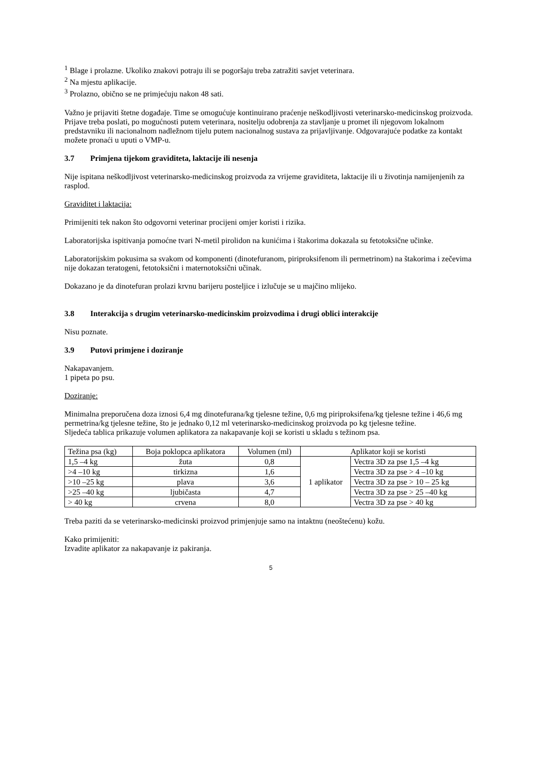<sup>1</sup> Blage i prolazne. Ukoliko znakovi potraju ili se pogoršaju treba zatražiti savjet veterinara.
<sup>2</sup> Na mjestu aplikacije.
<sup>3</sup> Prolazno, obično se ne primjećuju nakon 48 sati.
Važno je prijaviti štetne događaje. Time se omogućuje kontinuirano praćenje neškodljivosti veterinarsko-medicinskog proizvoda. Prijave treba poslati, po mogućnosti putem veterinara, nositelju odobrenja za stavljanje u promet ili njegovom lokalnom predstavniku ili nacionalnom nadležnom tijelu putem nacionalnog sustava za prijavljivanje. Odgovarajuće podatke za kontakt možete pronaći u uputi o VMP-u.
3.7 Primjena tijekom graviditeta, laktacije ili nesenja
Nije ispitana neškodljivost veterinarsko-medicinskog proizvoda za vrijeme graviditeta, laktacije ili u životinja namijenjenih za rasplod.
Graviditet i laktacija:
Primijeniti tek nakon što odgovorni veterinar procijeni omjer koristi i rizika.
Laboratorijska ispitivanja pomoćne tvari N-metil pirolidon na kunićima i štakorima dokazala su fetotoksične učinke.
Laboratorijskim pokusima sa svakom od komponenti (dinotefuranom, piriproksifenom ili permetrinom) na štakorima i zečevima nije dokazan teratogeni, fetotoksični i maternotoksični učinak.
Dokazano je da dinotefuran prolazi krvnu barijeru posteljice i izlučuje se u majčino mlijeko.
3.8 Interakcija s drugim veterinarsko-medicinskim proizvodima i drugi oblici interakcije
Nisu poznate.
3.9 Putovi primjene i doziranje
Nakapavanjem.
1 pipeta po psu.
Doziranje:
Minimalna preporučena doza iznosi 6,4 mg dinotefurana/kg tjelesne težine, 0,6 mg piriproksifena/kg tjelesne težine i 46,6 mg permetrina/kg tjelesne težine, što je jednako 0,12 ml veterinarsko-medicinskog proizvoda po kg tjelesne težine.
Sljedeća tablica prikazuje volumen aplikatora za nakapavanje koji se koristi u skladu s težinom psa.
| Težina psa (kg) | Boja poklopca aplikatora | Volumen (ml) | Aplikator koji se koristi | |
| --- | --- | --- | --- | --- |
| 1,5 –4 kg | žuta | 0,8 | 1 aplikator | Vectra 3D za pse 1,5 –4 kg |
| >4 –10 kg | tirkizna | 1,6 | | Vectra 3D za pse > 4 –10 kg |
| >10 –25 kg | plava | 3,6 | | Vectra 3D za pse > 10 – 25 kg |
| >25 –40 kg | ljubičasta | 4,7 | | Vectra 3D za pse > 25 –40 kg |
| > 40 kg | crvena | 8,0 | | Vectra 3D za pse > 40 kg |
Treba paziti da se veterinarsko-medicinski proizvod primjenjuje samo na intaktnu (neoštećenu) kožu.
Kako primijeniti:
Izvadite aplikator za nakapavanje iz pakiranja.
5